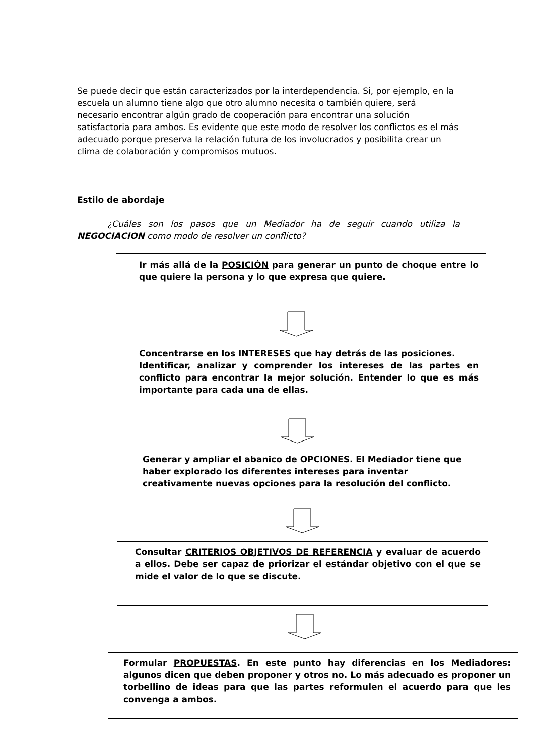Se puede decir que están caracterizados por la interdependencia. Si, por ejemplo, en la escuela un alumno tiene algo que otro alumno necesita o también quiere, será necesario encontrar algún grado de cooperación para encontrar una solución satisfactoria para ambos. Es evidente que este modo de resolver los conflictos es el más adecuado porque preserva la relación futura de los involucrados y posibilita crear un clima de colaboración y compromisos mutuos.
Estilo de abordaje
¿Cuáles son los pasos que un Mediador ha de seguir cuando utiliza la NEGOCIACION como modo de resolver un conflicto?
Ir más allá de la POSICIÓN para generar un punto de choque entre lo que quiere la persona y lo que expresa que quiere.
Concentrarse en los INTERESES que hay detrás de las posiciones.
Identificar, analizar y comprender los intereses de las partes en conflicto para encontrar la mejor solución. Entender lo que es más importante para cada una de ellas.
Generar y ampliar el abanico de OPCIONES. El Mediador tiene que haber explorado los diferentes intereses para inventar creativamente nuevas opciones para la resolución del conflicto.
Consultar CRITERIOS OBJETIVOS DE REFERENCIA y evaluar de acuerdo a ellos. Debe ser capaz de priorizar el estándar objetivo con el que se mide el valor de lo que se discute.
Formular PROPUESTAS. En este punto hay diferencias en los Mediadores: algunos dicen que deben proponer y otros no. Lo más adecuado es proponer un torbellino de ideas para que las partes reformulen el acuerdo para que les convenga a ambos.